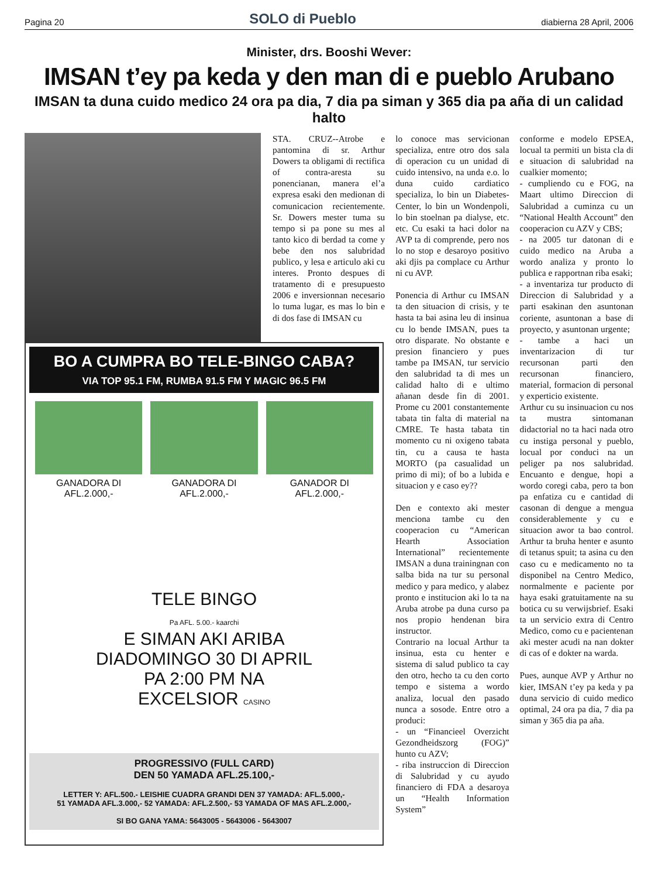Pagina 20 SOLO di Pueblo diabierna 28 April, 2006
Minister, drs. Booshi Wever:
IMSAN t’ey pa keda y den man di e pueblo Arubano
IMSAN ta duna cuido medico 24 ora pa dia, 7 dia pa siman y 365 dia pa aña di un calidad halto
STA. CRUZ--Atrobe e pantomina di sr. Arthur Dowers ta obligami di rectifica of contra-aresta su ponencianan, manera el’a expresa esaki den medionan di comunicacion recientemente. Sr. Dowers mester tuma su tempo si pa pone su mes al tanto kico di berdad ta come y bebe den nos salubridad publico, y lesa e articulo aki cu interes. Pronto despues di tratamento di e presupuesto 2006 e inversionnan necesario lo tuma lugar, es mas lo bin e di dos fase di IMSAN cu
BO A CUMPRA BO TELE-BINGO CABA?
VIA TOP 95.1 FM, RUMBA 91.5 FM Y MAGIC 96.5 FM
GANADORA DI AFL.2.000,- GANADORA DI AFL.2.000,- GANADOR DI AFL.2.000,-
TELE BINGO
Pa AFL. 5.00.- kaarchi
E SIMAN AKI ARIBA
DIADOMINGO 30 DI APRIL
PA 2:00 PM NA
EXCELSIOR CASINO
PROGRESSIVO (FULL CARD)
DEN 50 YAMADA AFL.25.100,-
LETTER Y: AFL.500.- LEISHIE CUADRA GRANDI DEN 37 YAMADA: AFL.5.000,-
51 YAMADA AFL.3.000,- 52 YAMADA: AFL.2.500,- 53 YAMADA OF MAS AFL.2.000,-
SI BO GANA YAMA: 5643005 - 5643006 - 5643007
lo conoce mas servicionan specializa, entre otro dos sala di operacion cu un unidad di cuido intensivo, na unda e.o. lo duna cuido cardiatico specializa, lo bin un Diabetes-Center, lo bin un Wondenpoli, lo bin stoelnan pa dialyse, etc. etc. Cu esaki ta haci dolor na AVP ta di comprende, pero nos lo no stop e desaroyo positivo aki djis pa complace cu Arthur ni cu AVP.
Ponencia di Arthur cu IMSAN ta den situacion di crisis, y te hasta ta bai asina leu di insinua cu lo bende IMSAN, pues ta otro disparate. No obstante e presion financiero y pues tambe pa IMSAN, tur servicio den salubridad ta di mes un calidad halto di e ultimo añanan desde fin di 2001. Prome cu 2001 constantemente tabata tin falta di material na CMRE. Te hasta tabata tin momento cu ni oxigeno tabata tin, cu a causa te hasta MORTO (pa casualidad un primo di mi); of bo a lubida e situacion y e caso ey??
Den e contexto aki mester menciona tambe cu den cooperacion cu “American Hearth Association International” recientemente IMSAN a duna trainingnan con salba bida na tur su personal medico y para medico, y alabez pronto e institucion aki lo ta na Aruba atrobe pa duna curso pa nos propio hendenan bira instructor.
Contrario na locual Arthur ta insinua, esta cu henter e sistema di salud publico ta cay den otro, hecho ta cu den corto tempo e sistema a wordo analiza, locual den pasado nunca a sosode. Entre otro a produci:
- un “Financieel Overzicht Gezondheidszorg (FOG)” hunto cu AZV;
- riba instruccion di Direccion di Salubridad y cu ayudo financiero di FDA a desaroya un “Health Information System”
conforme e modelo EPSEA, locual ta permiti un bista cla di e situacion di salubridad na cualkier momento;
- cumpliendo cu e FOG, na Maart ultimo Direccion di Salubridad a cuminza cu un “National Health Account” den cooperacion cu AZV y CBS;
- na 2005 tur datonan di e cuido medico na Aruba a wordo analiza y pronto lo publica e rapportnan riba esaki;
- a inventariza tur producto di Direccion di Salubridad y a parti esakinan den asuntonan coriente, asuntonan a base di proyecto, y asuntonan urgente;
- tambe a haci un inventarizacion di tur recursonan parti den recursonan financiero, material, formacion di personal y experticio existente.
Arthur cu su insinuacion cu nos ta mustra sintomanan didactorial no ta haci nada otro cu instiga personal y pueblo, locual por conduci na un peliger pa nos salubridad. Encuanto e dengue, hopi a wordo coregi caba, pero ta bon pa enfatiza cu e cantidad di casonan di dengue a mengua considerablemente y cu e situacion awor ta bao control. Arthur ta bruha henter e asunto di tetanus spuit; ta asina cu den caso cu e medicamento no ta disponibel na Centro Medico, normalmente e paciente por haya esaki gratuitamente na su botica cu su verwijsbrief. Esaki ta un servicio extra di Centro Medico, como cu e pacientenan aki mester acudi na nan dokter di cas of e dokter na warda.
Pues, aunque AVP y Arthur no kier, IMSAN t’ey pa keda y pa duna servicio di cuido medico optimal, 24 ora pa dia, 7 dia pa siman y 365 dia pa aña.